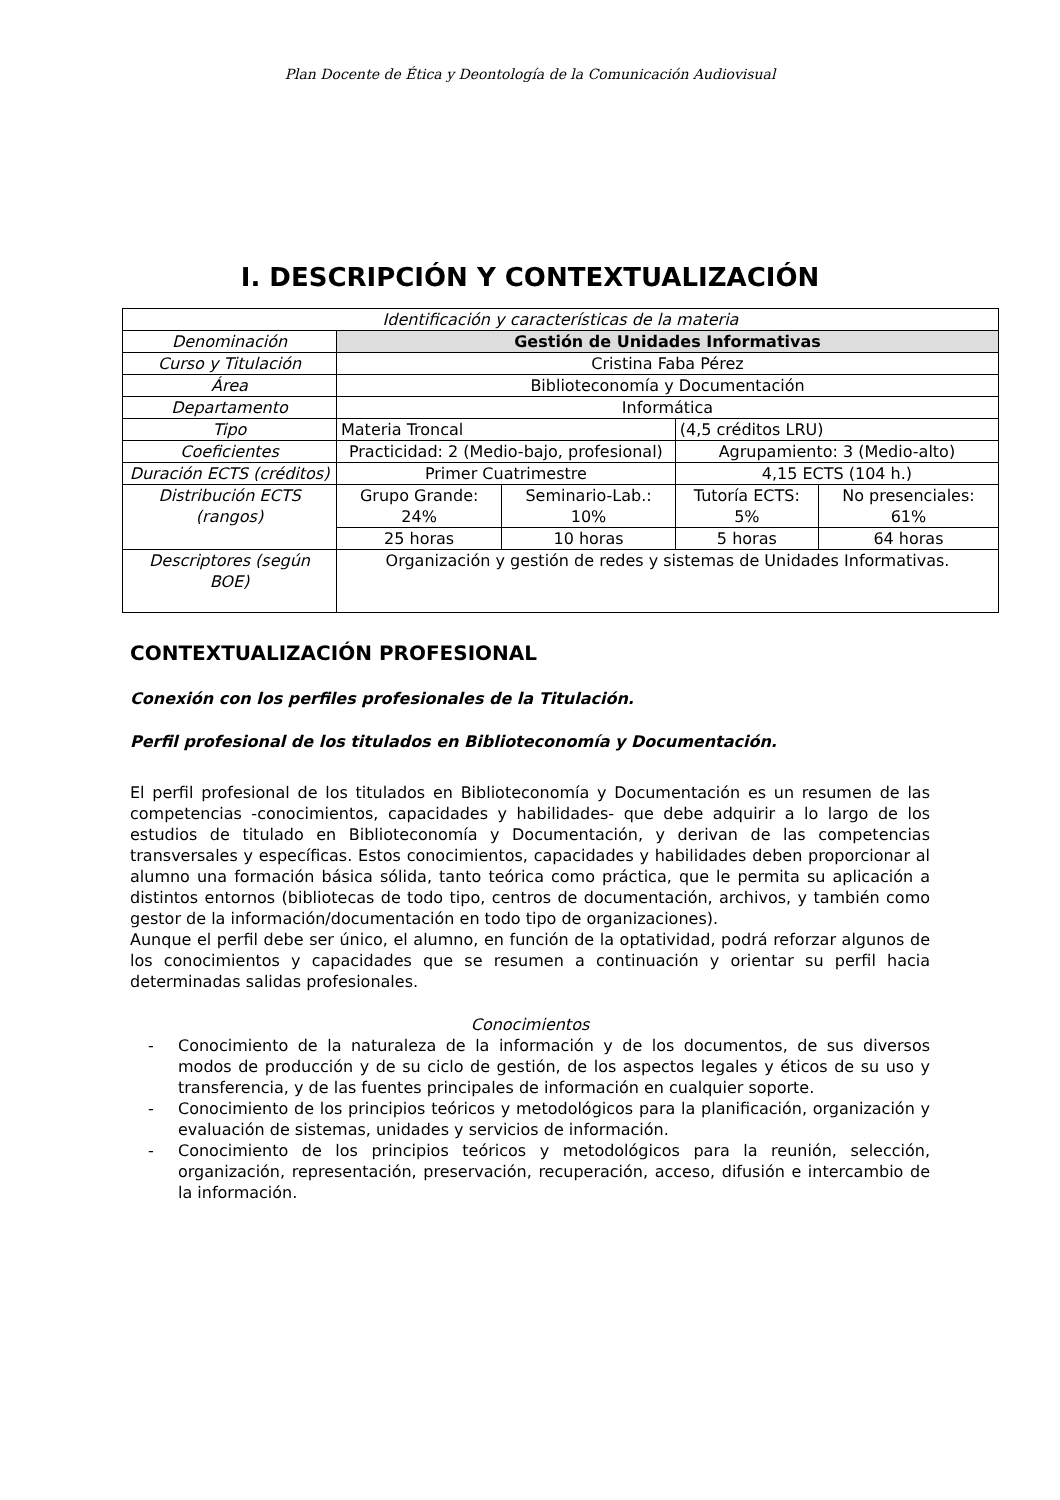Plan Docente de Ética y Deontología de la Comunicación Audiovisual
I. DESCRIPCIÓN Y CONTEXTUALIZACIÓN
| Identificación y características de la materia | | | | |
| Denominación | Gestión de Unidades Informativas | | | |
| Curso y Titulación | Cristina Faba Pérez | | | |
| Área | Biblioteconomía y Documentación | | | |
| Departamento | Informática | | | |
| Tipo | Materia Troncal | | (4,5 créditos LRU) | |
| Coeficientes | Practicidad: 2 (Medio-bajo, profesional) | | Agrupamiento: 3 (Medio-alto) | |
| Duración ECTS (créditos) | Primer Cuatrimestre | | 4,15 ECTS (104 h.) | |
| Distribución ECTS (rangos) | Grupo Grande: 24% | Seminario-Lab.: 10% | Tutoría ECTS: 5% | No presenciales: 61% |
| | 25 horas | 10 horas | 5 horas | 64 horas |
| Descriptores (según BOE) | Organización y gestión de redes y sistemas de Unidades Informativas. | | | |
CONTEXTUALIZACIÓN PROFESIONAL
Conexión con los perfiles profesionales de la Titulación.
Perfil profesional de los titulados en Biblioteconomía y Documentación.
El perfil profesional de los titulados en Biblioteconomía y Documentación es un resumen de las competencias -conocimientos, capacidades y habilidades- que debe adquirir a lo largo de los estudios de titulado en Biblioteconomía y Documentación, y derivan de las competencias transversales y específicas. Estos conocimientos, capacidades y habilidades deben proporcionar al alumno una formación básica sólida, tanto teórica como práctica, que le permita su aplicación a distintos entornos (bibliotecas de todo tipo, centros de documentación, archivos, y también como gestor de la información/documentación en todo tipo de organizaciones).
Aunque el perfil debe ser único, el alumno, en función de la optatividad, podrá reforzar algunos de los conocimientos y capacidades que se resumen a continuación y orientar su perfil hacia determinadas salidas profesionales.
Conocimientos
- Conocimiento de la naturaleza de la información y de los documentos, de sus diversos modos de producción y de su ciclo de gestión, de los aspectos legales y éticos de su uso y transferencia, y de las fuentes principales de información en cualquier soporte.
- Conocimiento de los principios teóricos y metodológicos para la planificación, organización y evaluación de sistemas, unidades y servicios de información.
- Conocimiento de los principios teóricos y metodológicos para la reunión, selección, organización, representación, preservación, recuperación, acceso, difusión e intercambio de la información.